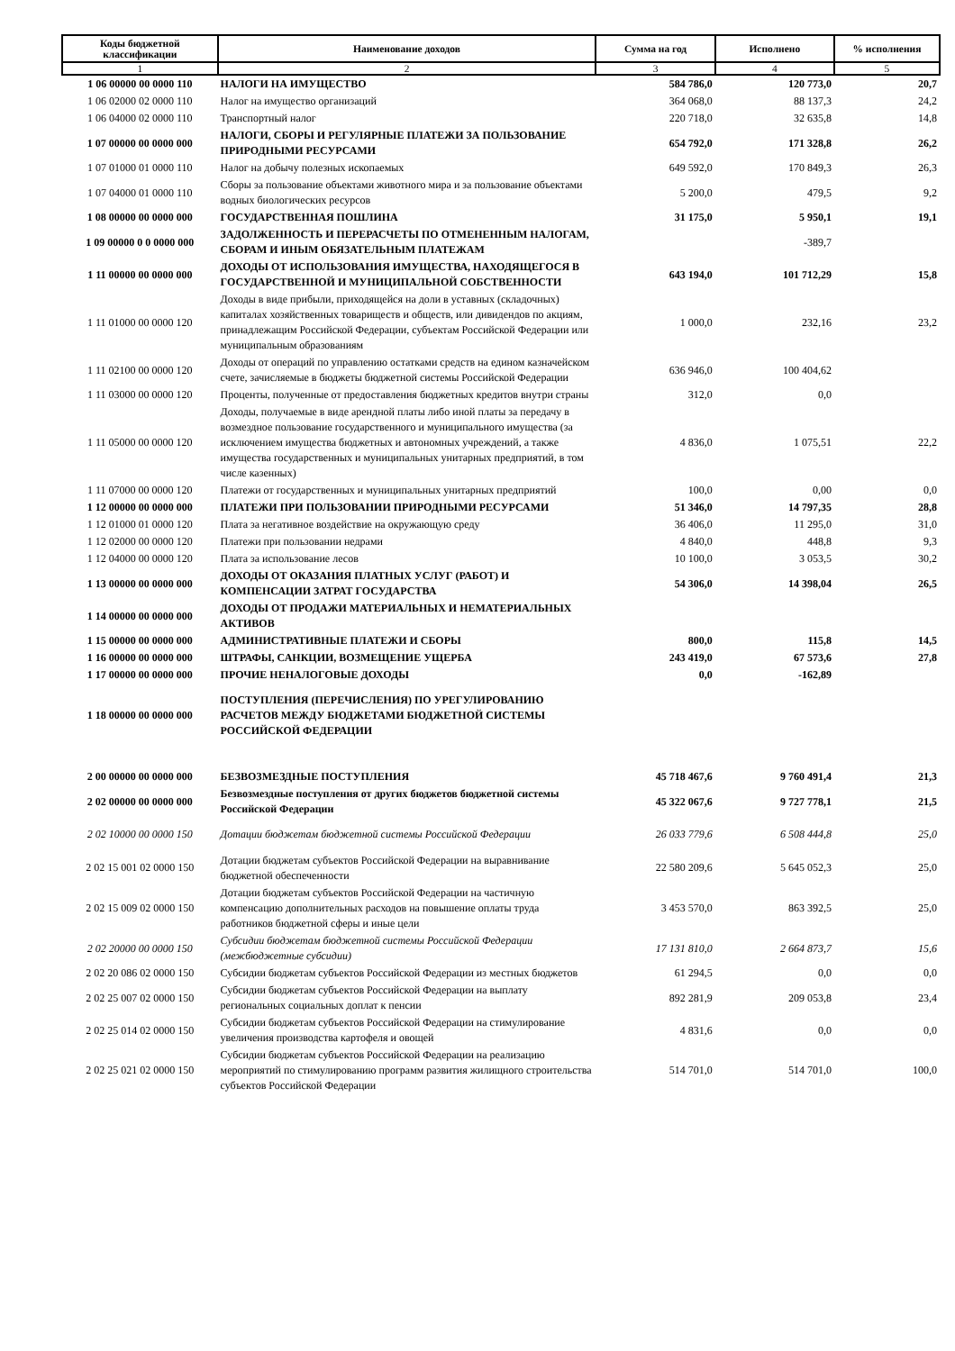| Коды бюджетной классификации | Наименование доходов | Сумма на год | Исполнено | % исполнения |
| --- | --- | --- | --- | --- |
| 1 | 2 | 3 | 4 | 5 |
| 1 06 00000 00 0000 110 | НАЛОГИ НА ИМУЩЕСТВО | 584 786,0 | 120 773,0 | 20,7 |
| 1 06 02000 02 0000 110 | Налог на имущество организаций | 364 068,0 | 88 137,3 | 24,2 |
| 1 06 04000 02 0000 110 | Транспортный налог | 220 718,0 | 32 635,8 | 14,8 |
| 1 07 00000 00 0000 000 | НАЛОГИ, СБОРЫ И РЕГУЛЯРНЫЕ ПЛАТЕЖИ ЗА ПОЛЬЗОВАНИЕ ПРИРОДНЫМИ РЕСУРСАМИ | 654 792,0 | 171 328,8 | 26,2 |
| 1 07 01000 01 0000 110 | Налог на добычу полезных ископаемых | 649 592,0 | 170 849,3 | 26,3 |
| 1 07 04000 01 0000 110 | Сборы за пользование объектами животного мира и за пользование объектами водных биологических ресурсов | 5 200,0 | 479,5 | 9,2 |
| 1 08 00000 00 0000 000 | ГОСУДАРСТВЕННАЯ ПОШЛИНА | 31 175,0 | 5 950,1 | 19,1 |
| 1 09 00000 0 0 0000 000 | ЗАДОЛЖЕННОСТЬ И ПЕРЕРАСЧЕТЫ ПО ОТМЕНЕННЫМ НАЛОГАМ, СБОРАМ И ИНЫМ ОБЯЗАТЕЛЬНЫМ ПЛАТЕЖАМ | | -389,7 | |
| 1 11 00000 00 0000 000 | ДОХОДЫ ОТ ИСПОЛЬЗОВАНИЯ ИМУЩЕСТВА, НАХОДЯЩЕГОСЯ В ГОСУДАРСТВЕННОЙ И МУНИЦИПАЛЬНОЙ СОБСТВЕННОСТИ | 643 194,0 | 101 712,29 | 15,8 |
| 1 11 01000 00 0000 120 | Доходы в виде прибыли, приходящейся на доли в уставных (складочных) капиталах хозяйственных товариществ и обществ, или дивидендов по акциям, принадлежащим Российской Федерации, субъектам Российской Федерации или муниципальным образованиям | 1 000,0 | 232,16 | 23,2 |
| 1 11 02100 00 0000 120 | Доходы от операций по управлению остатками средств на едином казначейском счете, зачисляемые в бюджеты бюджетной системы Российской Федерации | 636 946,0 | 100 404,62 | |
| 1 11 03000 00 0000 120 | Проценты, полученные от предоставления бюджетных кредитов внутри страны | 312,0 | 0,0 | |
| 1 11 05000 00 0000 120 | Доходы, получаемые в виде арендной платы либо иной платы за передачу в возмездное пользование государственного и муниципального имущества (за исключением имущества бюджетных и автономных учреждений, а также имущества государственных и муниципальных унитарных предприятий, в том числе казенных) | 4 836,0 | 1 075,51 | 22,2 |
| 1 11 07000 00 0000 120 | Платежи от государственных и муниципальных унитарных предприятий | 100,0 | 0,00 | 0,0 |
| 1 12 00000 00 0000 000 | ПЛАТЕЖИ ПРИ ПОЛЬЗОВАНИИ ПРИРОДНЫМИ РЕСУРСАМИ | 51 346,0 | 14 797,35 | 28,8 |
| 1 12 01000 01 0000 120 | Плата за негативное воздействие на окружающую среду | 36 406,0 | 11 295,0 | 31,0 |
| 1 12 02000 00 0000 120 | Платежи при пользовании недрами | 4 840,0 | 448,8 | 9,3 |
| 1 12 04000 00 0000 120 | Плата за использование лесов | 10 100,0 | 3 053,5 | 30,2 |
| 1 13 00000 00 0000 000 | ДОХОДЫ ОТ ОКАЗАНИЯ ПЛАТНЫХ УСЛУГ (РАБОТ) И КОМПЕНСАЦИИ ЗАТРАТ ГОСУДАРСТВА | 54 306,0 | 14 398,04 | 26,5 |
| 1 14 00000 00 0000 000 | ДОХОДЫ ОТ ПРОДАЖИ МАТЕРИАЛЬНЫХ И НЕМАТЕРИАЛЬНЫХ АКТИВОВ | | | |
| 1 15 00000 00 0000 000 | АДМИНИСТРАТИВНЫЕ ПЛАТЕЖИ И СБОРЫ | 800,0 | 115,8 | 14,5 |
| 1 16 00000 00 0000 000 | ШТРАФЫ, САНКЦИИ, ВОЗМЕЩЕНИЕ УЩЕРБА | 243 419,0 | 67 573,6 | 27,8 |
| 1 17 00000 00 0000 000 | ПРОЧИЕ НЕНАЛОГОВЫЕ ДОХОДЫ | 0,0 | -162,89 | |
| 1 18 00000 00 0000 000 | ПОСТУПЛЕНИЯ (ПЕРЕЧИСЛЕНИЯ) ПО УРЕГУЛИРОВАНИЮ РАСЧЕТОВ МЕЖДУ БЮДЖЕТАМИ БЮДЖЕТНОЙ СИСТЕМЫ РОССИЙСКОЙ ФЕДЕРАЦИИ | | | |
| 2 00 00000 00 0000 000 | БЕЗВОЗМЕЗДНЫЕ ПОСТУПЛЕНИЯ | 45 718 467,6 | 9 760 491,4 | 21,3 |
| 2 02 00000 00 0000 000 | Безвозмездные поступления от других бюджетов бюджетной системы Российской Федерации | 45 322 067,6 | 9 727 778,1 | 21,5 |
| 2 02 10000 00 0000 150 | Дотации бюджетам бюджетной системы Российской Федерации | 26 033 779,6 | 6 508 444,8 | 25,0 |
| 2 02 15 001 02 0000 150 | Дотации бюджетам субъектов Российской Федерации на выравнивание бюджетной обеспеченности | 22 580 209,6 | 5 645 052,3 | 25,0 |
| 2 02 15 009 02 0000 150 | Дотации бюджетам субъектов Российской Федерации на частичную компенсацию дополнительных расходов на повышение оплаты труда работников бюджетной сферы и иные цели | 3 453 570,0 | 863 392,5 | 25,0 |
| 2 02 20000 00 0000 150 | Субсидии бюджетам бюджетной системы Российской Федерации (межбюджетные субсидии) | 17 131 810,0 | 2 664 873,7 | 15,6 |
| 2 02 20 086 02 0000 150 | Субсидии бюджетам субъектов Российской Федерации из местных бюджетов | 61 294,5 | 0,0 | 0,0 |
| 2 02 25 007 02 0000 150 | Субсидии бюджетам субъектов Российской Федерации на выплату региональных социальных доплат к пенсии | 892 281,9 | 209 053,8 | 23,4 |
| 2 02 25 014 02 0000 150 | Субсидии бюджетам субъектов Российской Федерации на стимулирование увеличения производства картофеля и овощей | 4 831,6 | 0,0 | 0,0 |
| 2 02 25 021 02 0000 150 | Субсидии бюджетам субъектов Российской Федерации на реализацию мероприятий по стимулированию программ развития жилищного строительства субъектов Российской Федерации | 514 701,0 | 514 701,0 | 100,0 |